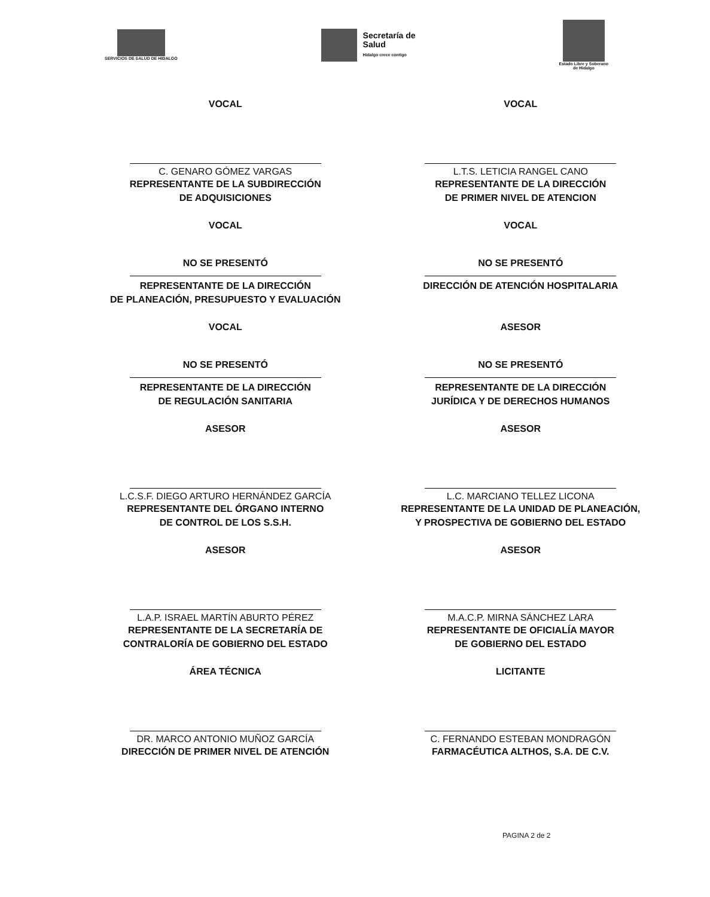SERVICIOS DE SALUD DE HIDALGO
Secretaría de
Salud
Hidalgo crece contigo
Estado Libre y Soberano
de Hidalgo
VOCAL
C. GENARO GÓMEZ VARGAS
REPRESENTANTE DE LA SUBDIRECCIÓN
DE ADQUISICIONES
VOCAL
L.T.S. LETICIA RANGEL CANO
REPRESENTANTE DE LA DIRECCIÓN
DE PRIMER NIVEL DE ATENCION
VOCAL
NO SE PRESENTÓ
REPRESENTANTE DE LA DIRECCIÓN
DE PLANEACIÓN, PRESUPUESTO Y EVALUACIÓN
VOCAL
NO SE PRESENTÓ
DIRECCIÓN DE ATENCIÓN HOSPITALARIA
VOCAL
NO SE PRESENTÓ
REPRESENTANTE DE LA DIRECCIÓN
DE REGULACIÓN SANITARIA
ASESOR
NO SE PRESENTÓ
REPRESENTANTE DE LA DIRECCIÓN
JURÍDICA Y DE DERECHOS HUMANOS
ASESOR
L.C.S.F. DIEGO ARTURO HERNÁNDEZ GARCÍA
REPRESENTANTE DEL ÓRGANO INTERNO
DE CONTROL DE LOS S.S.H.
ASESOR
L.C. MARCIANO TELLEZ LICONA
REPRESENTANTE DE LA UNIDAD DE PLANEACIÓN,
Y PROSPECTIVA DE GOBIERNO DEL ESTADO
ASESOR
L.A.P. ISRAEL MARTÍN ABURTO PÉREZ
REPRESENTANTE DE LA SECRETARÍA DE
CONTRALORÍA DE GOBIERNO DEL ESTADO
ASESOR
M.A.C.P. MIRNA SÁNCHEZ LARA
REPRESENTANTE DE OFICIALÍA MAYOR
DE GOBIERNO DEL ESTADO
ÁREA TÉCNICA
DR. MARCO ANTONIO MUÑOZ GARCÍA
DIRECCIÓN DE PRIMER NIVEL DE ATENCIÓN
LICITANTE
C. FERNANDO ESTEBAN MONDRAGÓN
FARMACÉUTICA ALTHOS, S.A. DE C.V.
PAGINA 2 de 2